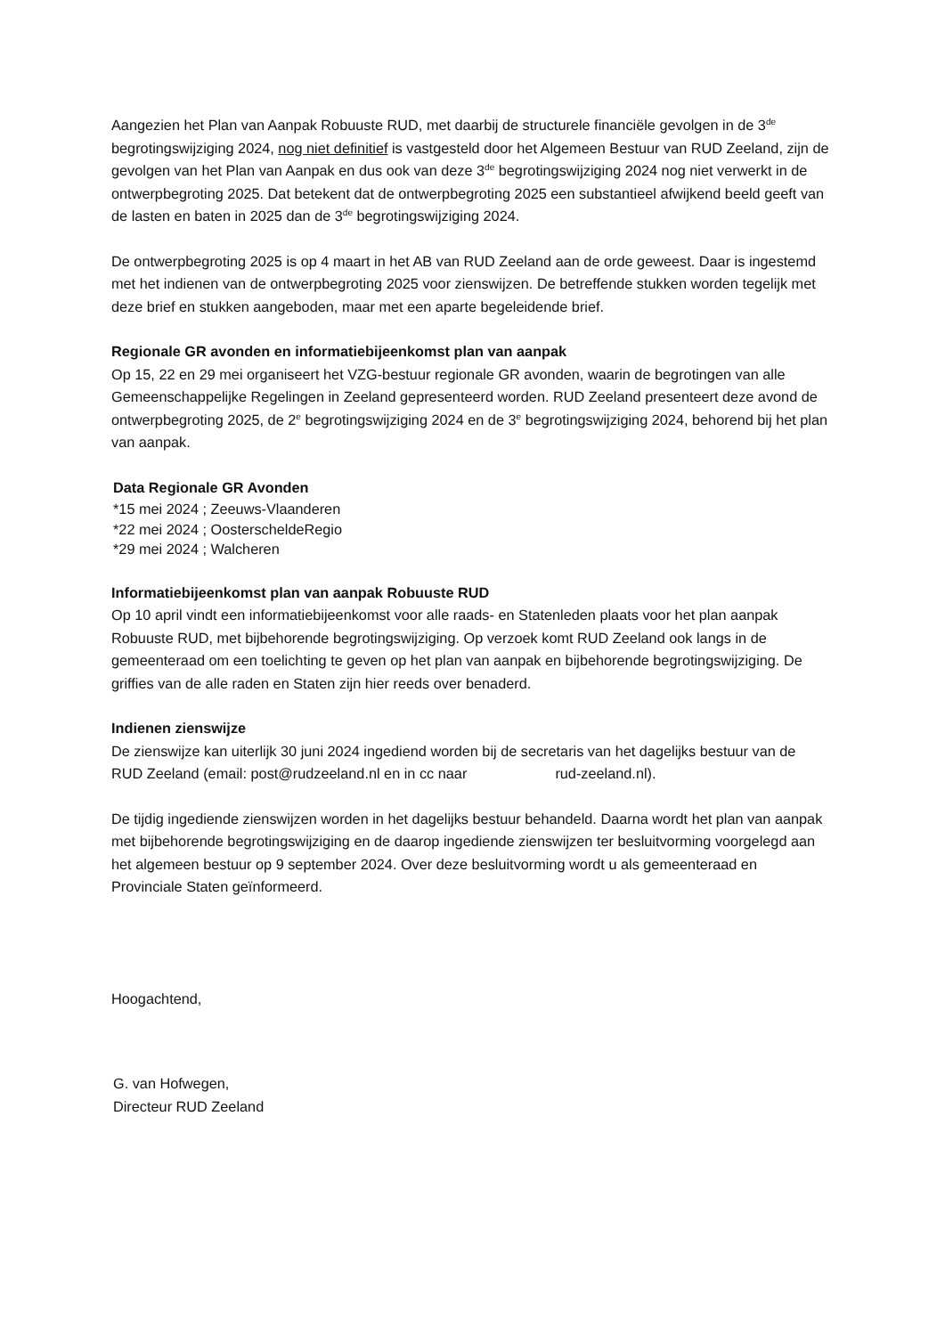Aangezien het Plan van Aanpak Robuuste RUD, met daarbij de structurele financiële gevolgen in de 3<sup>de</sup> begrotingswijziging 2024, nog niet definitief is vastgesteld door het Algemeen Bestuur van RUD Zeeland, zijn de gevolgen van het Plan van Aanpak en dus ook van deze 3<sup>de</sup> begrotingswijziging 2024 nog niet verwerkt in de ontwerpbegroting 2025. Dat betekent dat de ontwerpbegroting 2025 een substantieel afwijkend beeld geeft van de lasten en baten in 2025 dan de 3<sup>de</sup> begrotingswijziging 2024.
De ontwerpbegroting 2025 is op 4 maart in het AB van RUD Zeeland aan de orde geweest. Daar is ingestemd met het indienen van de ontwerpbegroting 2025 voor zienswijzen. De betreffende stukken worden tegelijk met deze brief en stukken aangeboden, maar met een aparte begeleidende brief.
Regionale GR avonden en informatiebijeenkomst plan van aanpak
Op 15, 22 en 29 mei organiseert het VZG-bestuur regionale GR avonden, waarin de begrotingen van alle Gemeenschappelijke Regelingen in Zeeland gepresenteerd worden. RUD Zeeland presenteert deze avond de ontwerpbegroting 2025, de 2<sup>e</sup> begrotingswijziging 2024 en de 3<sup>e</sup> begrotingswijziging 2024, behorend bij het plan van aanpak.
Data Regionale GR Avonden
*15 mei 2024 ; Zeeuws-Vlaanderen
*22 mei 2024 ; OosterscheldeRegio
*29 mei 2024 ; Walcheren
Informatiebijeenkomst plan van aanpak Robuuste RUD
Op 10 april vindt een informatiebijeenkomst voor alle raads- en Statenleden plaats voor het plan aanpak Robuuste RUD, met bijbehorende begrotingswijziging. Op verzoek komt RUD Zeeland ook langs in de gemeenteraad om een toelichting te geven op het plan van aanpak en bijbehorende begrotingswijziging. De griffies van de alle raden en Staten zijn hier reeds over benaderd.
Indienen zienswijze
De zienswijze kan uiterlijk 30 juni 2024 ingediend worden bij de secretaris van het dagelijks bestuur van de RUD Zeeland (email: post@rudzeeland.nl en in cc naar rud-zeeland.nl).
De tijdig ingediende zienswijzen worden in het dagelijks bestuur behandeld. Daarna wordt het plan van aanpak met bijbehorende begrotingswijziging en de daarop ingediende zienswijzen ter besluitvorming voorgelegd aan het algemeen bestuur op 9 september 2024. Over deze besluitvorming wordt u als gemeenteraad en Provinciale Staten geïnformeerd.
Hoogachtend,
G. van Hofwegen,
Directeur RUD Zeeland